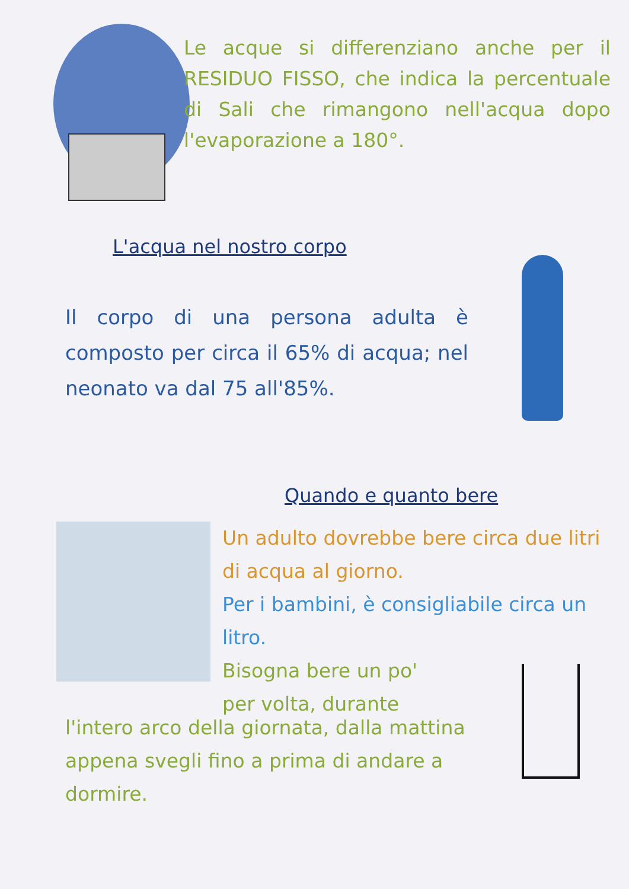Le acque si differenziano anche per il RESIDUO FISSO, che indica la percentuale di Sali che rimangono nell'acqua dopo l'evaporazione a 180°.
L'acqua nel nostro corpo
Il corpo di una persona adulta è composto per circa il 65% di acqua; nel neonato va dal 75 all'85%.
Quando e quanto bere
Un adulto dovrebbe bere circa due litri di acqua al giorno.
Per i bambini, è consigliabile circa un litro.
Bisogna bere un po'
per volta, durante
l'intero arco della giornata, dalla mattina appena svegli fino a prima di andare a dormire.